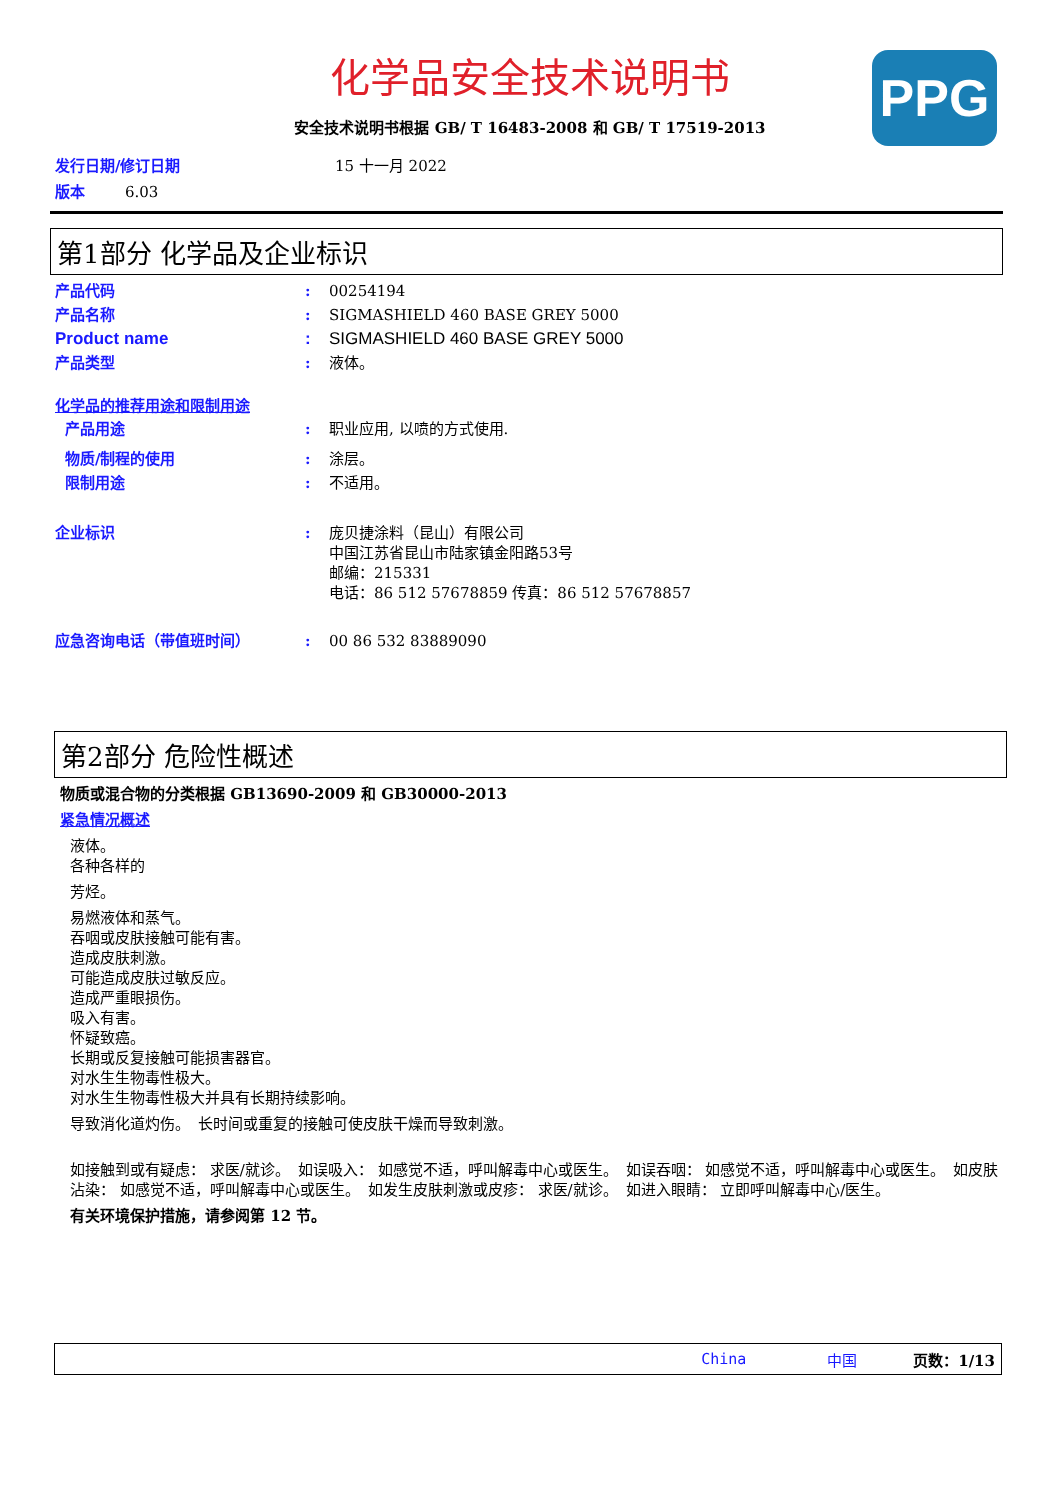PPG
化学品安全技术说明书
安全技术说明书根据 GB/ T 16483-2008 和 GB/ T 17519-2013
发行日期/修订日期 15 十一月 2022
版本 6.03
第1部分 化学品及企业标识
产品代码: 00254194
产品名称: SIGMASHIELD 460 BASE GREY 5000
Product name: SIGMASHIELD 460 BASE GREY 5000
产品类型: 液体。
化学品的推荐用途和限制用途
产品用途: 职业应用, 以喷的方式使用.
物质/制程的使用: 涂层。
限制用途: 不适用。
企业标识: 庞贝捷涂料（昆山）有限公司
中国江苏省昆山市陆家镇金阳路53号
邮编：215331
电话：86 512 57678859 传真：86 512 57678857
应急咨询电话（带值班时间）: 00 86 532 83889090
第2部分 危险性概述
物质或混合物的分类根据 GB13690-2009 和 GB30000-2013
紧急情况概述
液体。
各种各样的
芳烃。
易燃液体和蒸气。
吞咽或皮肤接触可能有害。
造成皮肤刺激。
可能造成皮肤过敏反应。
造成严重眼损伤。
吸入有害。
怀疑致癌。
长期或反复接触可能损害器官。
对水生生物毒性极大。
对水生生物毒性极大并具有长期持续影响。
导致消化道灼伤。　长时间或重复的接触可使皮肤干燥而导致刺激。
如接触到或有疑虑： 求医/就诊。　如误吸入： 如感觉不适，呼叫解毒中心或医生。　如误吞咽： 如感觉不适，呼叫解毒中心或医生。　如皮肤沾染： 如感觉不适，呼叫解毒中心或医生。　如发生皮肤刺激或皮疹： 求医/就诊。　如进入眼睛： 立即呼叫解毒中心/医生。
有关环境保护措施，请参阅第 12 节。
China 中国 页数：1/13